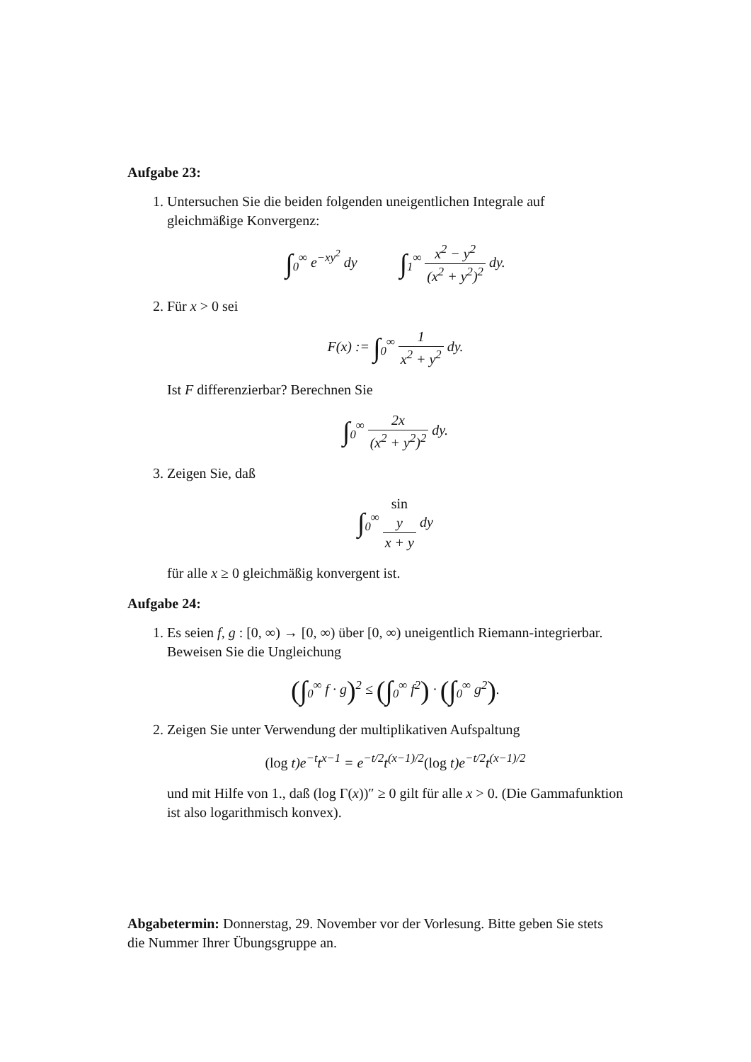Aufgabe 23:
1. Untersuchen Sie die beiden folgenden uneigentlichen Integrale auf gleichmäßige Konvergenz:
∫<sub>0</sub><sup>∞</sup> e<sup>−xy<sup>2</sup></sup> dy ∫<sub>1</sub><sup>∞</sup> x<sup>2</sup> − y<sup>2</sup> (x<sup>2</sup> + y<sup>2</sup>)<sup>2</sup> dy.
2. Für x > 0 sei
F(x) := ∫<sub>0</sub><sup>∞</sup> 1 x<sup>2</sup> + y<sup>2</sup> dy.
Ist F differenzierbar? Berechnen Sie
∫<sub>0</sub><sup>∞</sup> 2x (x<sup>2</sup> + y<sup>2</sup>)<sup>2</sup> dy.
3. Zeigen Sie, daß
∫<sub>0</sub><sup>∞</sup> sin
y x + y dy
für alle x ≥ 0 gleichmäßig konvergent ist.
Aufgabe 24:
1. Es seien f, g : [0, ∞) → [0, ∞) über [0, ∞) uneigentlich Riemann-integrierbar. Beweisen Sie die Ungleichung
(∫<sub>0</sub><sup>∞</sup> f · g)<sup>2</sup> ≤ (∫<sub>0</sub><sup>∞</sup> f<sup>2</sup>) · (∫<sub>0</sub><sup>∞</sup> g<sup>2</sup>).
2. Zeigen Sie unter Verwendung der multiplikativen Aufspaltung
(log t)e<sup>−t</sup>t<sup>x−1</sup> = e<sup>−t/2</sup>t<sup>(x−1)/2</sup>(log t)e<sup>−t/2</sup>t<sup>(x−1)/2</sup>
und mit Hilfe von 1., daß (log Γ(x))″ ≥ 0 gilt für alle x > 0. (Die Gammafunktion ist also logarithmisch konvex).
Abgabetermin: Donnerstag, 29. November vor der Vorlesung. Bitte geben Sie stets die Nummer Ihrer Übungsgruppe an.